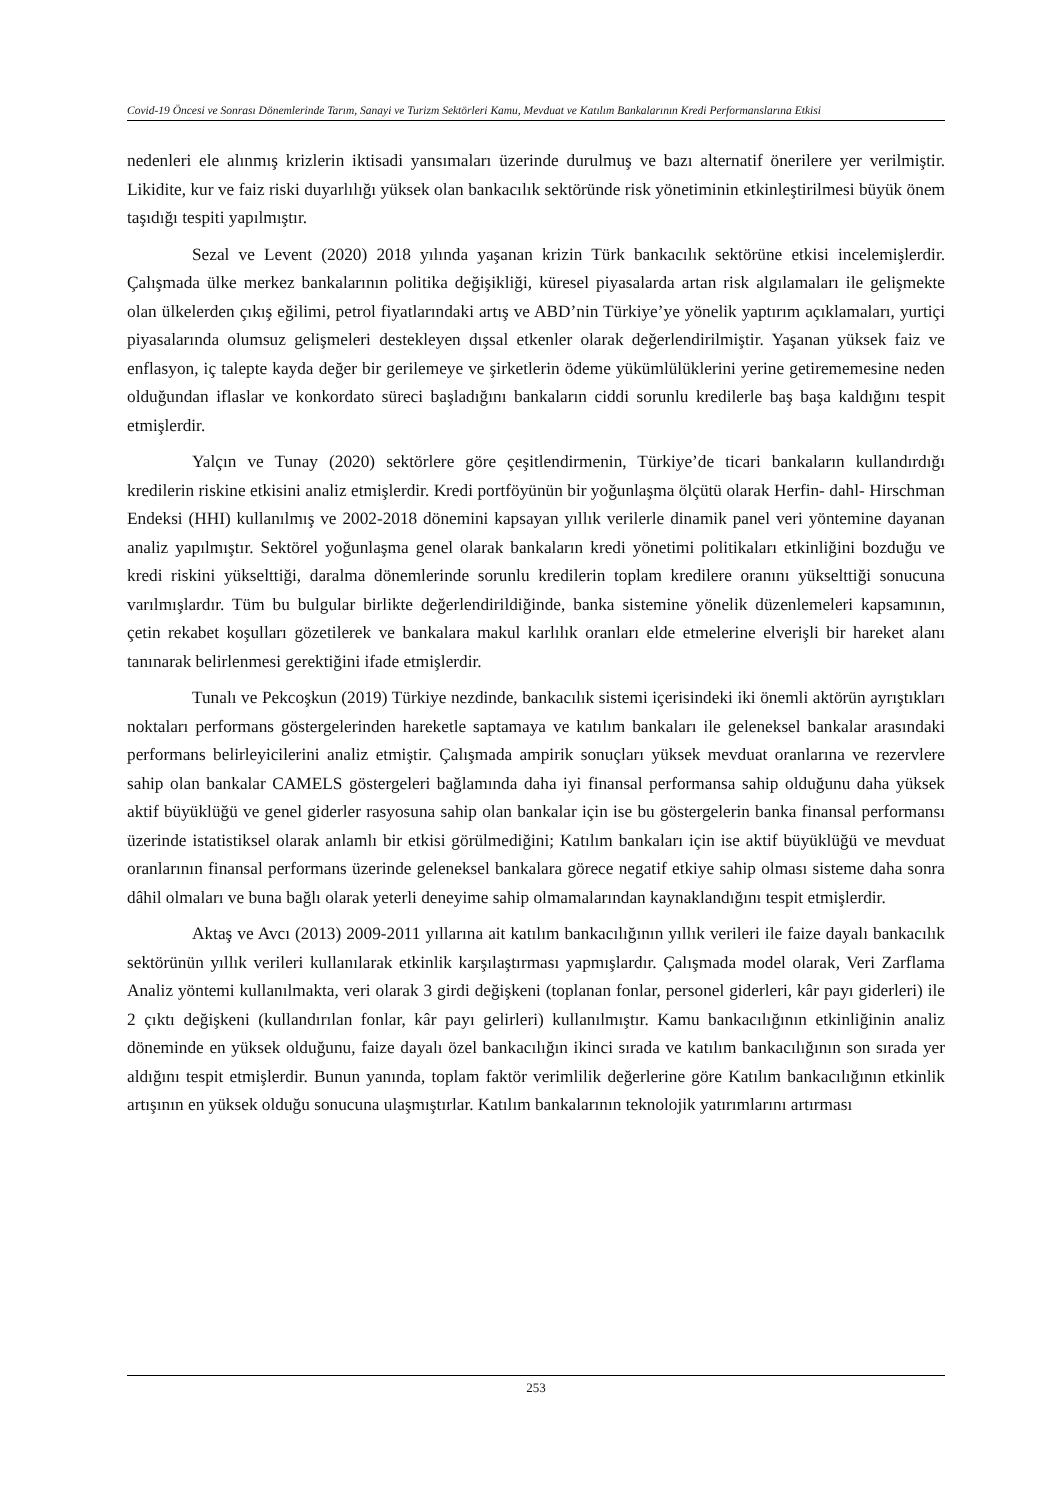Covid-19 Öncesi ve Sonrası Dönemlerinde Tarım, Sanayi ve Turizm Sektörleri Kamu, Mevduat ve Katılım Bankalarının Kredi Performanslarına Etkisi
nedenleri ele alınmış krizlerin iktisadi yansımaları üzerinde durulmuş ve bazı alternatif önerilere yer verilmiştir. Likidite, kur ve faiz riski duyarlılığı yüksek olan bankacılık sektöründe risk yönetiminin etkinleştirilmesi büyük önem taşıdığı tespiti yapılmıştır.
Sezal ve Levent (2020) 2018 yılında yaşanan krizin Türk bankacılık sektörüne etkisi incelemişlerdir. Çalışmada ülke merkez bankalarının politika değişikliği, küresel piyasalarda artan risk algılamaları ile gelişmekte olan ülkelerden çıkış eğilimi, petrol fiyatlarındaki artış ve ABD’nin Türkiye’ye yönelik yaptırım açıklamaları, yurtiçi piyasalarında olumsuz gelişmeleri destekleyen dışsal etkenler olarak değerlendirilmiştir. Yaşanan yüksek faiz ve enflasyon, iç talepte kayda değer bir gerilemeye ve şirketlerin ödeme yükümlülüklerini yerine getirememesine neden olduğundan iflaslar ve konkordato süreci başladığını bankaların ciddi sorunlu kredilerle baş başa kaldığını tespit etmişlerdir.
Yalçın ve Tunay (2020) sektörlere göre çeşitlendirmenin, Türkiye’de ticari bankaların kullandırdığı kredilerin riskine etkisini analiz etmişlerdir. Kredi portföyünün bir yoğunlaşma ölçütü olarak Herfin- dahl- Hirschman Endeksi (HHI) kullanılmış ve 2002-2018 dönemini kapsayan yıllık verilerle dinamik panel veri yöntemine dayanan analiz yapılmıştır. Sektörel yoğunlaşma genel olarak bankaların kredi yönetimi politikaları etkinliğini bozduğu ve kredi riskini yükselttiği, daralma dönemlerinde sorunlu kredilerin toplam kredilere oranını yükselttiği sonucuna varılmışlardır. Tüm bu bulgular birlikte değerlendirildiğinde, banka sistemine yönelik düzenlemeleri kapsamının, çetin rekabet koşulları gözetilerek ve bankalara makul karlılık oranları elde etmelerine elverişli bir hareket alanı tanınarak belirlenmesi gerektiğini ifade etmişlerdir.
Tunalı ve Pekcoşkun (2019) Türkiye nezdinde, bankacılık sistemi içerisindeki iki önemli aktörün ayrıştıkları noktaları performans göstergelerinden hareketle saptamaya ve katılım bankaları ile geleneksel bankalar arasındaki performans belirleyicilerini analiz etmiştir. Çalışmada ampirik sonuçları yüksek mevduat oranlarına ve rezervlere sahip olan bankalar CAMELS göstergeleri bağlamında daha iyi finansal performansa sahip olduğunu daha yüksek aktif büyüklüğü ve genel giderler rasyosuna sahip olan bankalar için ise bu göstergelerin banka finansal performansı üzerinde istatistiksel olarak anlamlı bir etkisi görülmediğini; Katılım bankaları için ise aktif büyüklüğü ve mevduat oranlarının finansal performans üzerinde geleneksel bankalara görece negatif etkiye sahip olması sisteme daha sonra dâhil olmaları ve buna bağlı olarak yeterli deneyime sahip olmamalarından kaynaklandığını tespit etmişlerdir.
Aktaş ve Avcı (2013) 2009-2011 yıllarına ait katılım bankacılığının yıllık verileri ile faize dayalı bankacılık sektörünün yıllık verileri kullanılarak etkinlik karşılaştırması yapmışlardır. Çalışmada model olarak, Veri Zarflama Analiz yöntemi kullanılmakta, veri olarak 3 girdi değişkeni (toplanan fonlar, personel giderleri, kâr payı giderleri) ile 2 çıktı değişkeni (kullandırılan fonlar, kâr payı gelirleri) kullanılmıştır. Kamu bankacılığının etkinliğinin analiz döneminde en yüksek olduğunu, faize dayalı özel bankacılığın ikinci sırada ve katılım bankacılığının son sırada yer aldığını tespit etmişlerdir. Bunun yanında, toplam faktör verimlilik değerlerine göre Katılım bankacılığının etkinlik artışının en yüksek olduğu sonucuna ulaşmıştırlar. Katılım bankalarının teknolojik yatırımlarını artırması
253